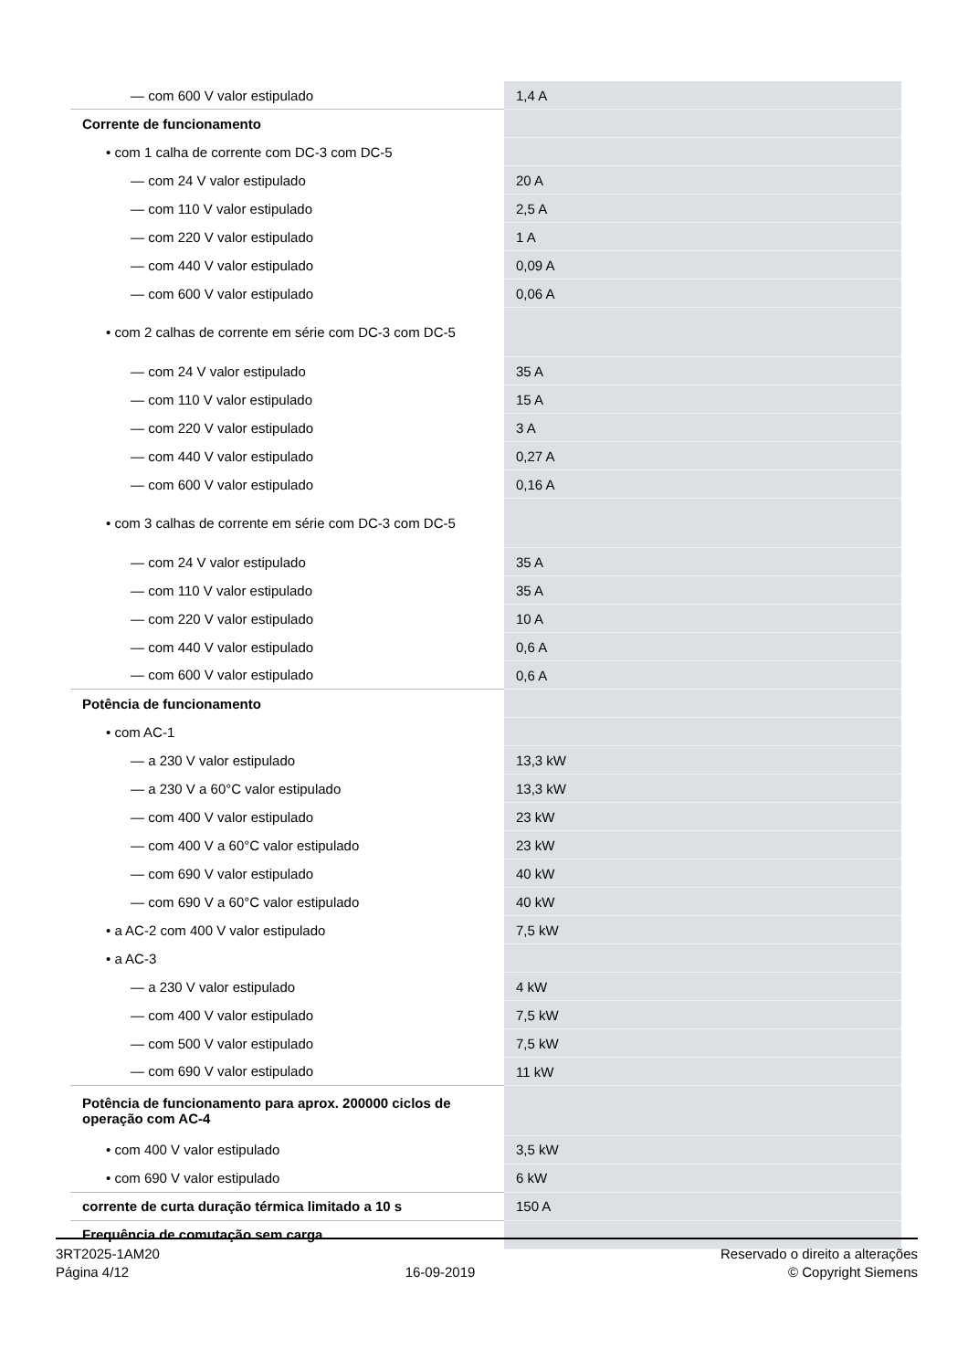| — com 600 V valor estipulado | 1,4 A |
| Corrente de funcionamento | |
| • com 1 calha de corrente com DC-3 com DC-5 | |
| — com 24 V valor estipulado | 20 A |
| — com 110 V valor estipulado | 2,5 A |
| — com 220 V valor estipulado | 1 A |
| — com 440 V valor estipulado | 0,09 A |
| — com 600 V valor estipulado | 0,06 A |
| • com 2 calhas de corrente em série com DC-3 com DC-5 | |
| — com 24 V valor estipulado | 35 A |
| — com 110 V valor estipulado | 15 A |
| — com 220 V valor estipulado | 3 A |
| — com 440 V valor estipulado | 0,27 A |
| — com 600 V valor estipulado | 0,16 A |
| • com 3 calhas de corrente em série com DC-3 com DC-5 | |
| — com 24 V valor estipulado | 35 A |
| — com 110 V valor estipulado | 35 A |
| — com 220 V valor estipulado | 10 A |
| — com 440 V valor estipulado | 0,6 A |
| — com 600 V valor estipulado | 0,6 A |
| Potência de funcionamento | |
| • com AC-1 | |
| — a 230 V valor estipulado | 13,3 kW |
| — a 230 V a 60°C valor estipulado | 13,3 kW |
| — com 400 V valor estipulado | 23 kW |
| — com 400 V a 60°C valor estipulado | 23 kW |
| — com 690 V valor estipulado | 40 kW |
| — com 690 V a 60°C valor estipulado | 40 kW |
| • a AC-2 com 400 V valor estipulado | 7,5 kW |
| • a AC-3 | |
| — a 230 V valor estipulado | 4 kW |
| — com 400 V valor estipulado | 7,5 kW |
| — com 500 V valor estipulado | 7,5 kW |
| — com 690 V valor estipulado | 11 kW |
| Potência de funcionamento para aprox. 200000 ciclos de operação com AC-4 | |
| • com 400 V valor estipulado | 3,5 kW |
| • com 690 V valor estipulado | 6 kW |
| corrente de curta duração térmica limitado a 10 s | 150 A |
| Frequência de comutação sem carga | |
3RT2025-1AM20
Página 4/12
16-09-2019
Reservado o direito a alterações
© Copyright Siemens